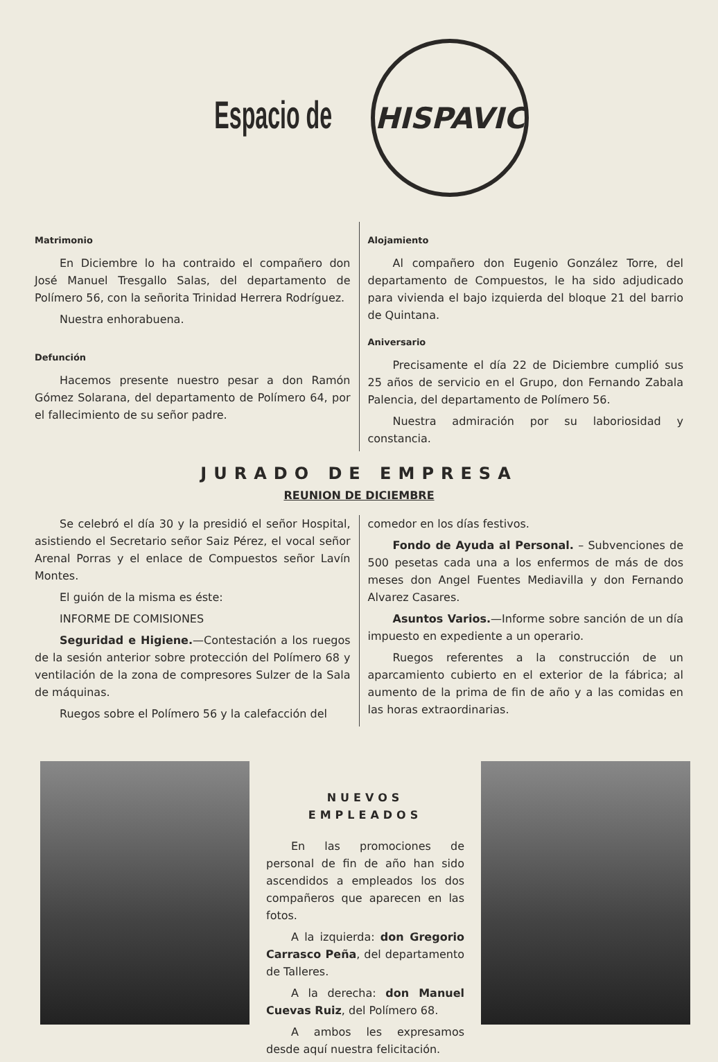Espacio de
HISPAVIC
Matrimonio
En Diciembre lo ha contraido el compañero don José Manuel Tresgallo Salas, del departamento de Polímero 56, con la señorita Trinidad Herrera Rodríguez.
Nuestra enhorabuena.
Defunción
Hacemos presente nuestro pesar a don Ramón Gómez Solarana, del departamento de Polímero 64, por el fallecimiento de su señor padre.
Alojamiento
Al compañero don Eugenio González Torre, del departamento de Compuestos, le ha sido adjudicado para vivienda el bajo izquierda del bloque 21 del barrio de Quintana.
Aniversario
Precisamente el día 22 de Diciembre cumplió sus 25 años de servicio en el Grupo, don Fernando Zabala Palencia, del departamento de Polímero 56.
Nuestra admiración por su laboriosidad y constancia.
JURADO DE EMPRESA
REUNION DE DICIEMBRE
Se celebró el día 30 y la presidió el señor Hospital, asistiendo el Secretario señor Saiz Pérez, el vocal señor Arenal Porras y el enlace de Compuestos señor Lavín Montes.
El guión de la misma es éste:
INFORME DE COMISIONES
Seguridad e Higiene.—Contestación a los ruegos de la sesión anterior sobre protección del Polímero 68 y ventilación de la zona de compresores Sulzer de la Sala de máquinas.
Ruegos sobre el Polímero 56 y la calefacción del
comedor en los días festivos.
Fondo de Ayuda al Personal. – Subvenciones de 500 pesetas cada una a los enfermos de más de dos meses don Angel Fuentes Mediavilla y don Fernando Alvarez Casares.
Asuntos Varios.—Informe sobre sanción de un día impuesto en expediente a un operario.
Ruegos referentes a la construcción de un aparcamiento cubierto en el exterior de la fábrica; al aumento de la prima de fin de año y a las comidas en las horas extraordinarias.
NUEVOS EMPLEADOS
En las promociones de personal de fin de año han sido ascendidos a empleados los dos compañeros que aparecen en las fotos.
A la izquierda: don Gregorio Carrasco Peña, del departamento de Talleres.
A la derecha: don Manuel Cuevas Ruiz, del Polímero 68.
A ambos les expresamos desde aquí nuestra felicitación.